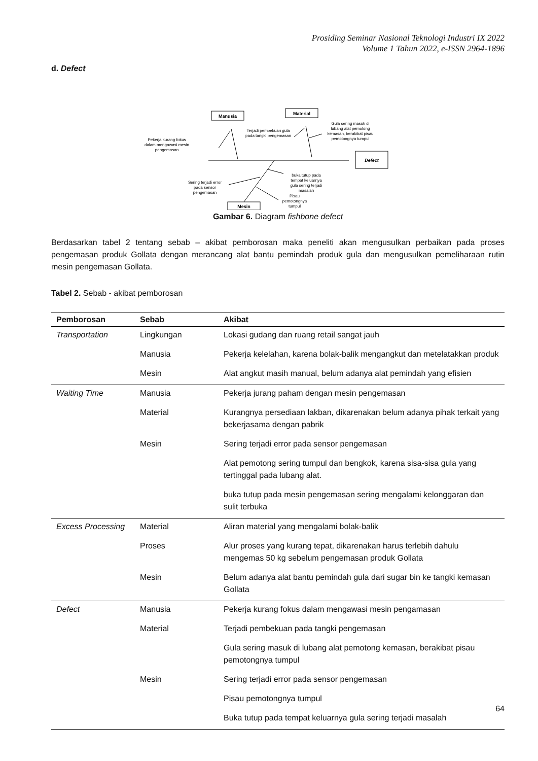Prosiding Seminar Nasional Teknologi Industri IX 2022
Volume 1 Tahun 2022, e-ISSN 2964-1896
d. Defect
Manusia
Material
Defect
Mesin
Pekerja kurang fokus
dalam mengawasi mesin
pengemasan
Terjadi pembekuan gula
pada tangki pengemasan
Gula sering masuk di
lubang alat pemotong
kemasan, berakibat pisau
pemotongnya tumpul
buka tutup pada
tempat keluarnya
gula sering terjadi
masalah
Sering terjadi error
pada sensor
pengemasan
Pisau
pemotongnya
tumpul
Gambar 6. Diagram fishbone defect
Berdasarkan tabel 2 tentang sebab – akibat pemborosan maka peneliti akan mengusulkan perbaikan pada proses pengemasan produk Gollata dengan merancang alat bantu pemindah produk gula dan mengusulkan pemeliharaan rutin mesin pengemasan Gollata.
Tabel 2. Sebab - akibat pemborosan
| Pemborosan | Sebab | Akibat |
| --- | --- | --- |
| Transportation | Lingkungan | Lokasi gudang dan ruang retail sangat jauh |
| | Manusia | Pekerja kelelahan, karena bolak-balik mengangkut dan metelatakkan produk |
| | Mesin | Alat angkut masih manual, belum adanya alat pemindah yang efisien |
| Waiting Time | Manusia | Pekerja jurang paham dengan mesin pengemasan |
| | Material | Kurangnya persediaan lakban, dikarenakan belum adanya pihak terkait yang bekerjasama dengan pabrik |
| | Mesin | Sering terjadi error pada sensor pengemasan |
| | | Alat pemotong sering tumpul dan bengkok, karena sisa-sisa gula yang tertinggal pada lubang alat. |
| | | buka tutup pada mesin pengemasan sering mengalami kelonggaran dan sulit terbuka |
| Excess Processing | Material | Aliran material yang mengalami bolak-balik |
| | Proses | Alur proses yang kurang tepat, dikarenakan harus terlebih dahulu mengemas 50 kg sebelum pengemasan produk Gollata |
| | Mesin | Belum adanya alat bantu pemindah gula dari sugar bin ke tangki kemasan Gollata |
| Defect | Manusia | Pekerja kurang fokus dalam mengawasi mesin pengamasan |
| | Material | Terjadi pembekuan pada tangki pengemasan |
| | | Gula sering masuk di lubang alat pemotong kemasan, berakibat pisau pemotongnya tumpul |
| | Mesin | Sering terjadi error pada sensor pengemasan |
| | | Pisau pemotongnya tumpul |
| | | Buka tutup pada tempat keluarnya gula sering terjadi masalah |
64